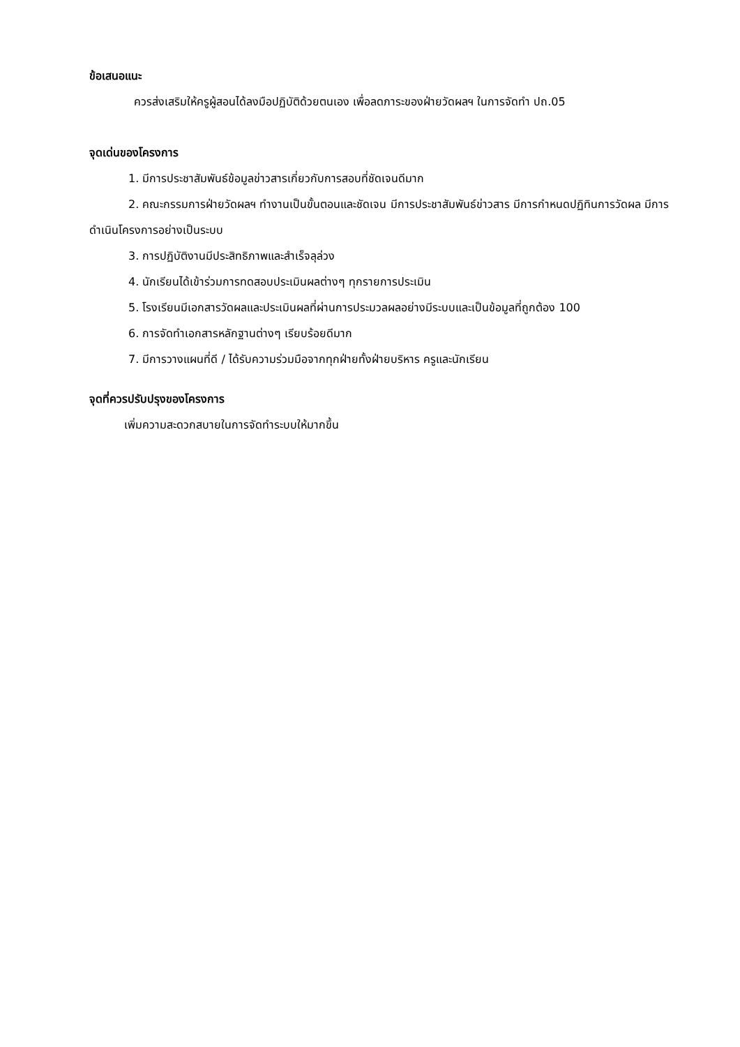ข้อเสนอแนะ
ควรส่งเสริมให้ครูผู้สอนได้ลงมือปฏิบัติด้วยตนเอง เพื่อลดภาระของฝ่ายวัดผลฯ ในการจัดทำ ปถ.05
จุดเด่นของโครงการ
1. มีการประชาสัมพันธ์ข้อมูลข่าวสารเกี่ยวกับการสอบที่ชัดเจนดีมาก
2. คณะกรรมการฝ่ายวัดผลฯ ทำงานเป็นขั้นตอนและชัดเจน มีการประชาสัมพันธ์ข่าวสาร มีการกำหนดปฏิทินการวัดผล มีการดำเนินโครงการอย่างเป็นระบบ
3. การปฏิบัติงานมีประสิทธิภาพและสำเร็จลุล่วง
4. นักเรียนได้เข้าร่วมการทดสอบประเมินผลต่างๆ ทุกรายการประเมิน
5. โรงเรียนมีเอกสารวัดผลและประเมินผลที่ผ่านการประมวลผลอย่างมีระบบและเป็นข้อมูลที่ถูกต้อง 100
6. การจัดทำเอกสารหลักฐานต่างๆ เรียบร้อยดีมาก
7. มีการวางแผนที่ดี / ได้รับความร่วมมือจากทุกฝ่ายทั้งฝ่ายบริหาร ครูและนักเรียน
จุดที่ควรปรับปรุงของโครงการ
เพิ่มความสะดวกสบายในการจัดทำระบบให้มากขึ้น